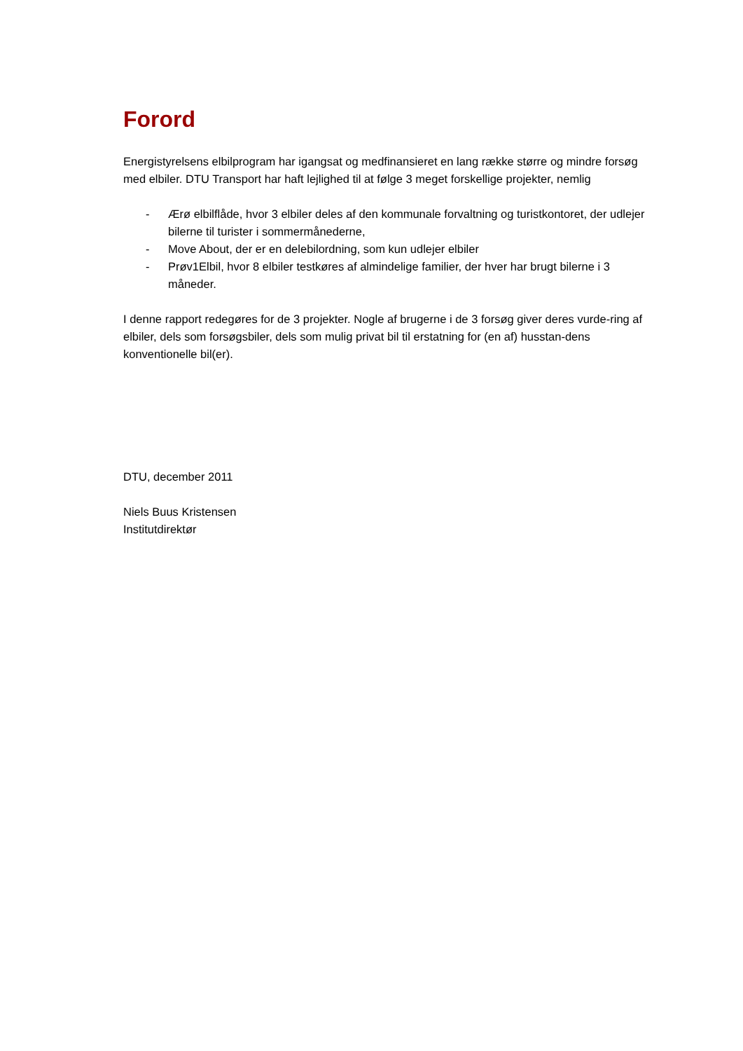Forord
Energistyrelsens elbilprogram har igangsat og medfinansieret en lang række større og mindre forsøg med elbiler. DTU Transport har haft lejlighed til at følge 3 meget forskellige projekter, nemlig
- Ærø elbilflåde, hvor 3 elbiler deles af den kommunale forvaltning og turistkontoret, der udlejer bilerne til turister i sommermånederne,
- Move About, der er en delebilordning, som kun udlejer elbiler
- Prøv1Elbil, hvor 8 elbiler testkøres af almindelige familier, der hver har brugt bilerne i 3 måneder.
I denne rapport redegøres for de 3 projekter. Nogle af brugerne i de 3 forsøg giver deres vurde-ring af elbiler, dels som forsøgsbiler, dels som mulig privat bil til erstatning for (en af) husstan-dens konventionelle bil(er).
DTU, december 2011
Niels Buus Kristensen
Institutdirektør